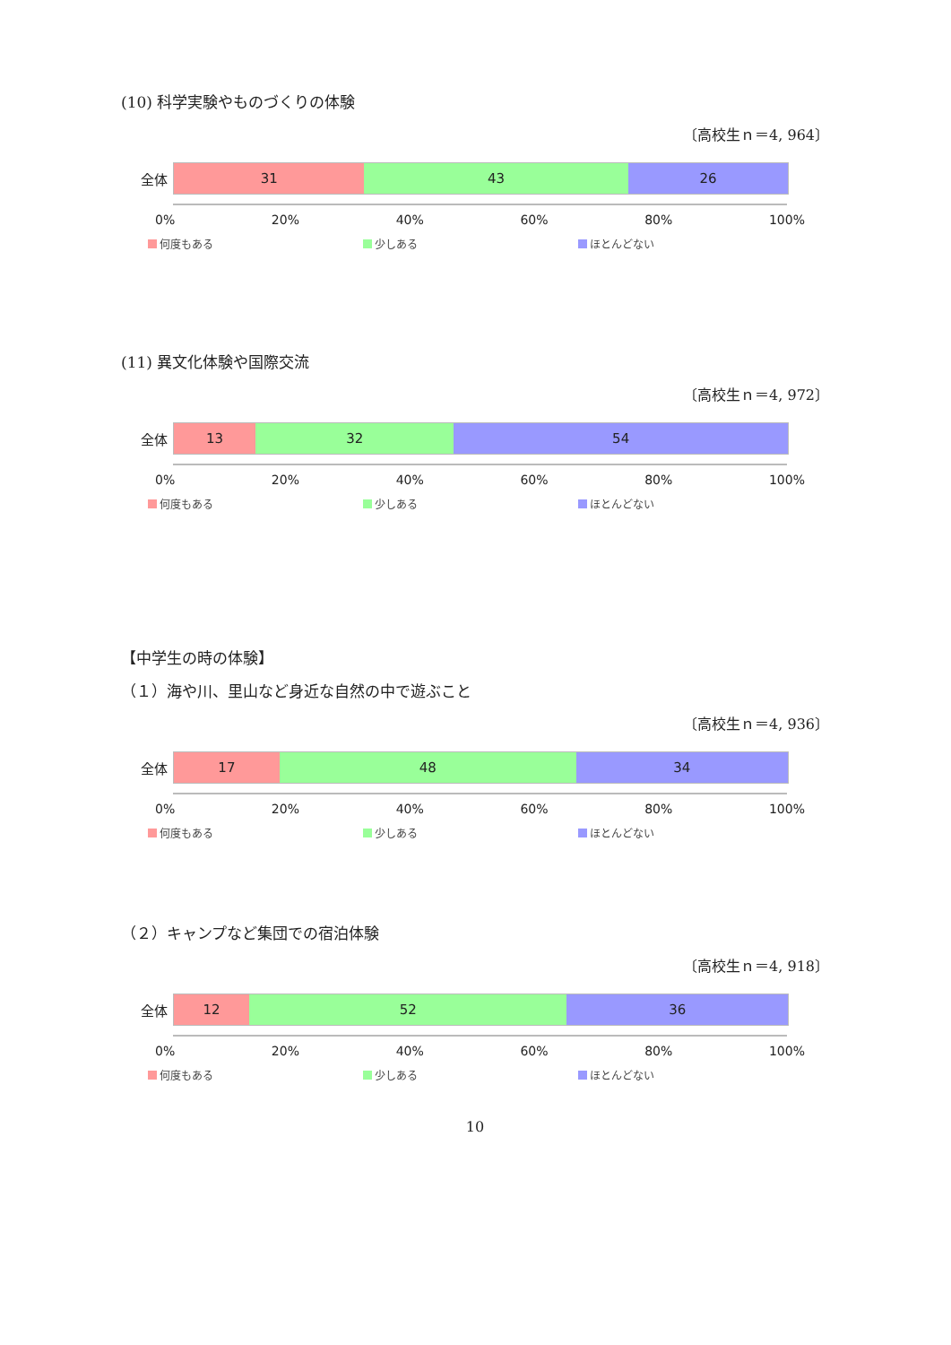(10) 科学実験やものづくりの体験
〔高校生ｎ＝4, 964〕
全体
31 43 26
0% 20% 40% 60% 80% 100%
何度もある 少しある ほとんどない
(11) 異文化体験や国際交流
〔高校生ｎ＝4, 972〕
全体
13 32 54
0% 20% 40% 60% 80% 100%
何度もある 少しある ほとんどない
【中学生の時の体験】
（１）海や川、里山など身近な自然の中で遊ぶこと
〔高校生ｎ＝4, 936〕
全体
17 48 34
0% 20% 40% 60% 80% 100%
何度もある 少しある ほとんどない
（２）キャンプなど集団での宿泊体験
〔高校生ｎ＝4, 918〕
全体
12 52 36
0% 20% 40% 60% 80% 100%
何度もある 少しある ほとんどない
10